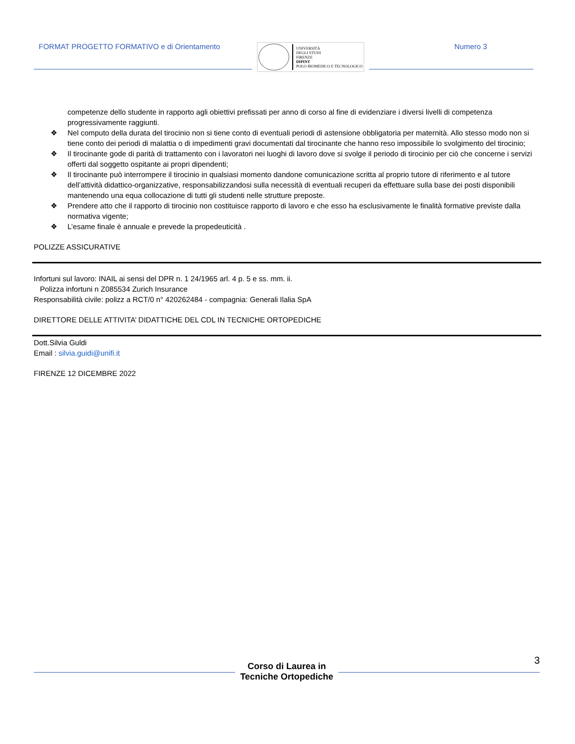FORMAT PROGETTO FORMATIVO e di Orientamento
UNIVERSITÀ
DEGLI STUDI
FIRENZE
DIPINT
POLO BIOMEDICO E TECNOLOGICO
Numero 3
competenze dello studente in rapporto agli obiettivi prefissati per anno di corso al fine di evidenziare i diversi livelli di competenza progressivamente raggiunti.
❖ Nel computo della durata del tirocinio non si tiene conto di eventuali periodi di astensione obbligatoria per maternità. Allo stesso modo non si tiene conto dei periodi di malattia o di impedimenti gravi documentati dal tirocinante che hanno reso impossibile lo svolgimento del tirocinio;
❖ Il tirocinante gode di parità di trattamento con i lavoratori nei luoghi di lavoro dove si svolge il periodo di tirocinio per ciò che concerne i servizi offerti dal soggetto ospitante ai propri dipendenti;
❖ Il tirocinante può interrompere il tirocinio in qualsiasi momento dandone comunicazione scritta al proprio tutore di riferimento e al tutore dell’attività didattico-organizzative, responsabilizzandosi sulla necessità di eventuali recuperi da effettuare sulla base dei posti disponibili mantenendo una equa collocazione di tutti gli studenti nelle strutture preposte.
❖ Prendere atto che il rapporto di tirocinio non costituisce rapporto di lavoro e che esso ha esclusivamente le finalità formative previste dalla normativa vigente;
❖ L’esame finale è annuale e prevede la propedeuticità .
POLIZZE ASSICURATIVE
Infortuni sul lavoro: INAIL ai sensi del DPR n. 1 24/1965 arl. 4 p. 5 e ss. mm. ii.
Polizza infortuni n Z085534 Zurich Insurance
Responsabilità civile: polizz a RCT/0 n° 420262484 - compagnia: Generali Ilalia SpA
DIRETTORE DELLE ATTIVITA’ DIDATTICHE DEL CDL IN TECNICHE ORTOPEDICHE
Dott.Silvia Guldi
Email : silvia.guidi@unifi.it
FIRENZE 12 DICEMBRE 2022
3
Corso di Laurea in
Tecniche Ortopediche